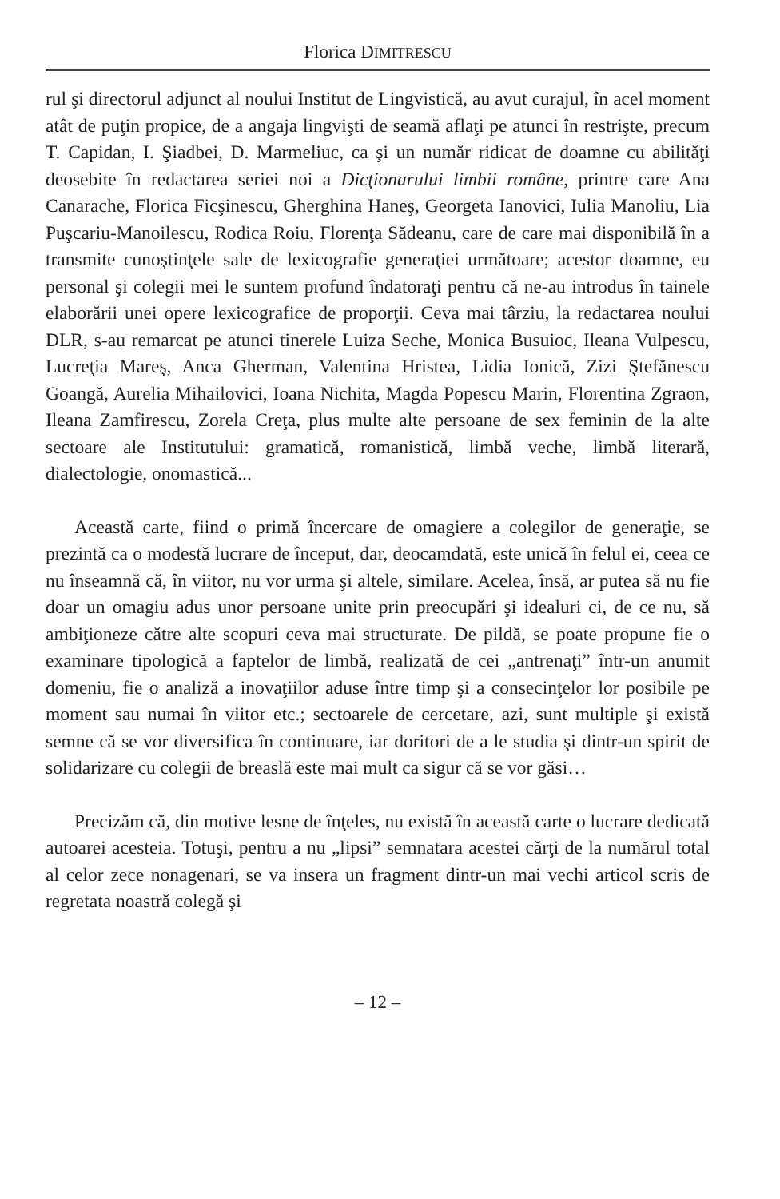Florica DIMITRESCU
rul şi directorul adjunct al noului Institut de Lingvistică, au avut curajul, în acel moment atât de puţin propice, de a angaja lingvişti de seamă aflaţi pe atunci în restrişte, precum T. Capidan, I. Şiadbei, D. Marmeliuc, ca şi un număr ridicat de doamne cu abilităţi deosebite în redactarea seriei noi a Dicţionarului limbii române, printre care Ana Canarache, Florica Ficşinescu, Gherghina Haneş, Georgeta Ianovici, Iulia Manoliu, Lia Puşcariu-Manoilescu, Rodica Roiu, Florenţa Sădeanu, care de care mai disponibilă în a transmite cunoştinţele sale de lexicografie generaţiei următoare; acestor doamne, eu personal şi colegii mei le suntem profund îndatoraţi pentru că ne-au introdus în tainele elaborării unei opere lexicografice de proporţii. Ceva mai târziu, la redactarea noului DLR, s-au remarcat pe atunci tinerele Luiza Seche, Monica Busuioc, Ileana Vulpescu, Lucreţia Mareş, Anca Gherman, Valentina Hristea, Lidia Ionică, Zizi Ştefănescu Goangă, Aurelia Mihailovici, Ioana Nichita, Magda Popescu Marin, Florentina Zgraon, Ileana Zamfirescu, Zorela Creţa, plus multe alte persoane de sex feminin de la alte sectoare ale Institutului: gramatică, romanistică, limbă veche, limbă literară, dialectologie, onomastică...
Această carte, fiind o primă încercare de omagiere a colegilor de generaţie, se prezintă ca o modestă lucrare de început, dar, deocamdată, este unică în felul ei, ceea ce nu înseamnă că, în viitor, nu vor urma şi altele, similare. Acelea, însă, ar putea să nu fie doar un omagiu adus unor persoane unite prin preocupări şi idealuri ci, de ce nu, să ambiţioneze către alte scopuri ceva mai structurate. De pildă, se poate propune fie o examinare tipologică a faptelor de limbă, realizată de cei „antrenaţi” într-un anumit domeniu, fie o analiză a inovaţiilor aduse între timp şi a consecinţelor lor posibile pe moment sau numai în viitor etc.; sectoarele de cercetare, azi, sunt multiple şi există semne că se vor diversifica în continuare, iar doritori de a le studia şi dintr-un spirit de solidarizare cu colegii de breaslă este mai mult ca sigur că se vor găsi…
Precizăm că, din motive lesne de înţeles, nu există în această carte o lucrare dedicată autoarei acesteia. Totuşi, pentru a nu „lipsi” semnatara acestei cărţi de la numărul total al celor zece nonagenari, se va insera un fragment dintr-un mai vechi articol scris de regretata noastră colegă şi
– 12 –